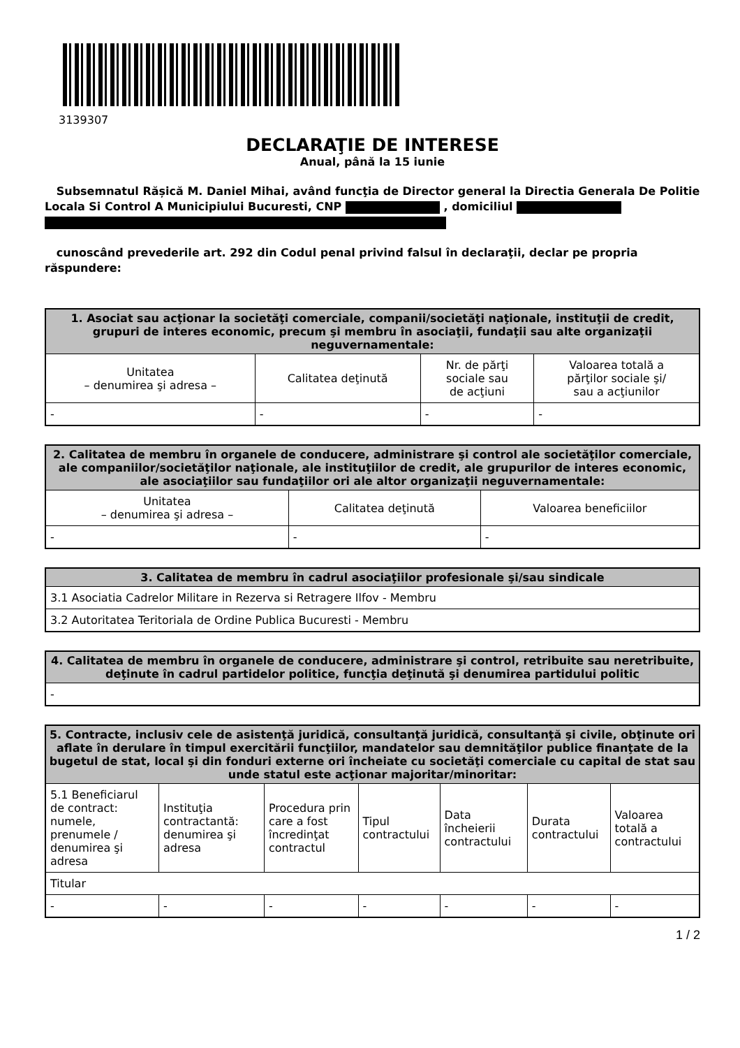3139307
DECLARAŢIE DE INTERESE
Anual, până la 15 iunie
Subsemnatul Rășică M. Daniel Mihai, având funcţia de Director general la Directia Generala De Politie Locala Si Control A Municipiului Bucuresti, CNP , domiciliul
cunoscând prevederile art. 292 din Codul penal privind falsul în declaraţii, declar pe propria răspundere:
| 1. Asociat sau acţionar la societăţi comerciale, companii/societăţi naţionale, instituţii de credit, grupuri de interes economic, precum şi membru în asociaţii, fundaţii sau alte organizaţii neguvernamentale: | | | |
| --- | --- | --- | --- |
| Unitatea – denumirea şi adresa – | Calitatea deţinută | Nr. de părţi sociale sau de acţiuni | Valoarea totală a părţilor sociale şi/ sau a acţiunilor |
| - | - | - | - |
| 2. Calitatea de membru în organele de conducere, administrare şi control ale societăţilor comerciale, ale companiilor/societăţilor naţionale, ale instituţiilor de credit, ale grupurilor de interes economic, ale asociaţiilor sau fundaţiilor ori ale altor organizaţii neguvernamentale: | | |
| --- | --- | --- |
| Unitatea – denumirea şi adresa – | Calitatea deţinută | Valoarea beneficiilor |
| - | - | - |
| 3. Calitatea de membru în cadrul asociaţiilor profesionale şi/sau sindicale |
| --- |
| 3.1 Asociatia Cadrelor Militare in Rezerva si Retragere Ilfov - Membru |
| 3.2 Autoritatea Teritoriala de Ordine Publica Bucuresti - Membru |
| 4. Calitatea de membru în organele de conducere, administrare şi control, retribuite sau neretribuite, deţinute în cadrul partidelor politice, funcţia deţinută şi denumirea partidului politic |
| --- |
| - |
| 5. Contracte, inclusiv cele de asistenţă juridică, consultanţă juridică, consultanţă şi civile, obţinute ori aflate în derulare în timpul exercitării funcţiilor, mandatelor sau demnităţilor publice finanţate de la bugetul de stat, local şi din fonduri externe ori încheiate cu societăţi comerciale cu capital de stat sau unde statul este acţionar majoritar/minoritar: | | | | | | |
| --- | --- | --- | --- | --- | --- | --- |
| 5.1 Beneficiarul de contract: numele, prenumele / denumirea şi adresa | Instituţia contractantă: denumirea şi adresa | Procedura prin care a fost încredinţat contractul | Tipul contractului | Data încheierii contractului | Durata contractului | Valoarea totală a contractului |
| Titular | | | | | | |
| - | - | - | - | - | - | - |
1 / 2